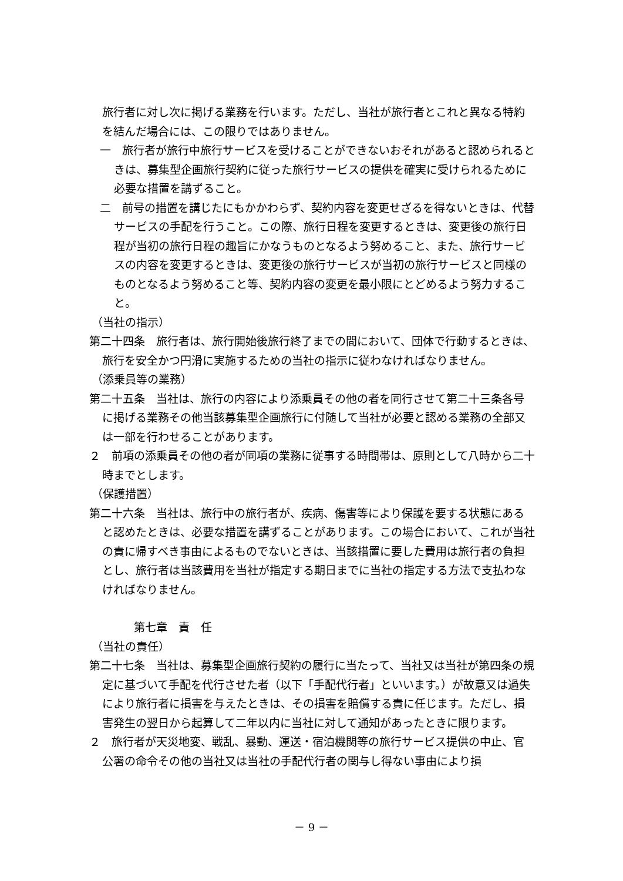旅行者に対し次に掲げる業務を行います。ただし、当社が旅行者とこれと異なる特約を結んだ場合には、この限りではありません。
一　旅行者が旅行中旅行サービスを受けることができないおそれがあると認められるときは、募集型企画旅行契約に従った旅行サービスの提供を確実に受けられるために必要な措置を講ずること。
二　前号の措置を講じたにもかかわらず、契約内容を変更せざるを得ないときは、代替サービスの手配を行うこと。この際、旅行日程を変更するときは、変更後の旅行日程が当初の旅行日程の趣旨にかなうものとなるよう努めること、また、旅行サービスの内容を変更するときは、変更後の旅行サービスが当初の旅行サービスと同様のものとなるよう努めること等、契約内容の変更を最小限にとどめるよう努力すること。
（当社の指示）
第二十四条　旅行者は、旅行開始後旅行終了までの間において、団体で行動するときは、旅行を安全かつ円滑に実施するための当社の指示に従わなければなりません。
（添乗員等の業務）
第二十五条　当社は、旅行の内容により添乗員その他の者を同行させて第二十三条各号に掲げる業務その他当該募集型企画旅行に付随して当社が必要と認める業務の全部又は一部を行わせることがあります。
２　前項の添乗員その他の者が同項の業務に従事する時間帯は、原則として八時から二十時までとします。
（保護措置）
第二十六条　当社は、旅行中の旅行者が、疾病、傷害等により保護を要する状態にあると認めたときは、必要な措置を講ずることがあります。この場合において、これが当社の責に帰すべき事由によるものでないときは、当該措置に要した費用は旅行者の負担とし、旅行者は当該費用を当社が指定する期日までに当社の指定する方法で支払わなければなりません。
第七章　責　任
（当社の責任）
第二十七条　当社は、募集型企画旅行契約の履行に当たって、当社又は当社が第四条の規定に基づいて手配を代行させた者（以下「手配代行者」といいます。）が故意又は過失により旅行者に損害を与えたときは、その損害を賠償する責に任じます。ただし、損害発生の翌日から起算して二年以内に当社に対して通知があったときに限ります。
２　旅行者が天災地変、戦乱、暴動、運送・宿泊機関等の旅行サービス提供の中止、官公署の命令その他の当社又は当社の手配代行者の関与し得ない事由により損
－ 9 －